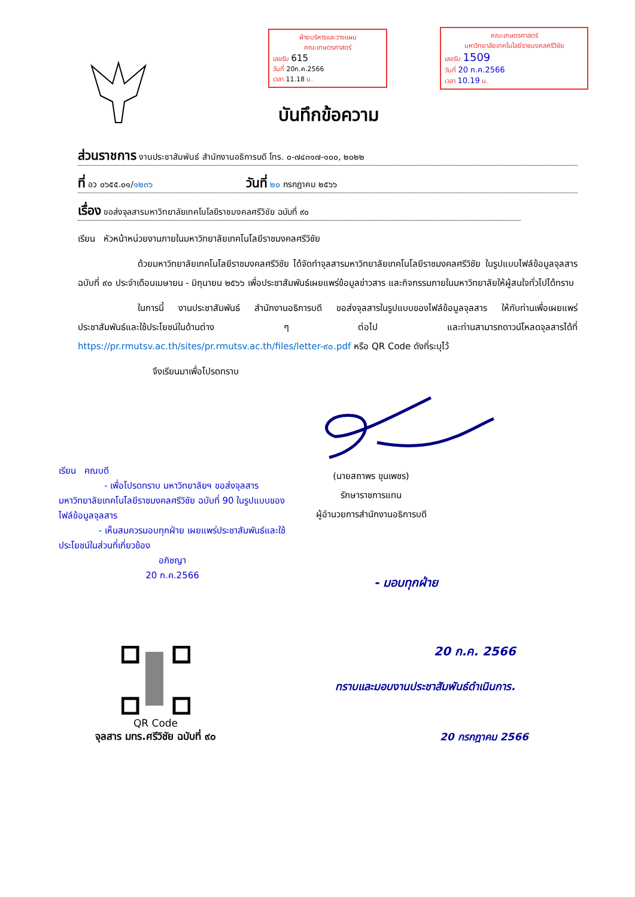ฝ่ายบริหารและวางแผน
คณะเกษตรศาสตร์
เลขรับ 615
วันที่ 20ก.ค.2566
เวลา 11.18 น.
คณะเกษตรศาสตร์
มหาวิทยาลัยเทคโนโลยีราชมงคลศรีวิชัย
เลขรับ 1509
วันที่ 20 ก.ค.2566
เวลา 10.19 น.
บันทึกข้อความ
ส่วนราชการ งานประชาสัมพันธ์ สำนักงานอธิการบดี โทร. ๐-๗๔๓๑๗-๑๐๐, ๒๐๒๒
ที่ อว ๐๖๕๕.๐๑/๑๒๓๖ วันที่ ๒๐ กรกฎาคม ๒๕๖๖
เรื่อง ขอส่งจุลสารมหาวิทยาลัยเทคโนโลยีราชมงคลศรีวิชัย ฉบับที่ ๙๐
เรียน หัวหน้าหน่วยงานภายในมหาวิทยาลัยเทคโนโลยีราชมงคลศรีวิชัย
ด้วยมหาวิทยาลัยเทคโนโลยีราชมงคลศรีวิชัย ได้จัดทำจุลสารมหาวิทยาลัยเทคโนโลยีราชมงคลศรีวิชัย ในรูปแบบไฟล์ข้อมูลจุลสาร ฉบับที่ ๙๐ ประจำเดือนเมษายน - มิถุนายน ๒๕๖๖ เพื่อประชาสัมพันธ์เผยแพร่ข้อมูลข่าวสาร และกิจกรรมภายในมหาวิทยาลัยให้ผู้สนใจทั่วไปได้ทราบ
ในการนี้ งานประชาสัมพันธ์ สำนักงานอธิการบดี ขอส่งจุลสารในรูปแบบของไฟล์ข้อมูลจุลสาร ให้กับท่านเพื่อเผยแพร่ประชาสัมพันธ์และใช้ประโยชน์ในด้านต่าง ๆ ต่อไป และท่านสามารถดาวน์โหลดจุลสารได้ที่ https://pr.rmutsv.ac.th/sites/pr.rmutsv.ac.th/files/letter-๙๐.pdf หรือ QR Code ดังที่ระบุไว้
จึงเรียนมาเพื่อโปรดทราบ
(นายสถาพร ขุนเพชร)
รักษาราชการแทน
ผู้อำนวยการสำนักงานอธิการบดี
เรียน คณบดี
- เพื่อโปรดทราบ มหาวิทยาลัยฯ ขอส่งจุลสารมหาวิทยาลัยเทคโนโลยีราชมงคลศรีวิชัย ฉบับที่ 90 ในรูปแบบของไฟล์ข้อมูลจุลสาร
- เห็นสมควรมอบทุกฝ่าย เผยแพร่ประชาสัมพันธ์และใช้ประโยชน์ในส่วนที่เกี่ยวข้อง
อภิชญา
20 ก.ค.2566
- มอบทุกฝ่าย
20 ก.ค. 2566
ทราบและมอบงานประชาสัมพันธ์ดำเนินการ.
20 กรกฎาคม 2566
QR Code
จุลสาร มทร.ศรีวิชัย ฉบับที่ ๙๐